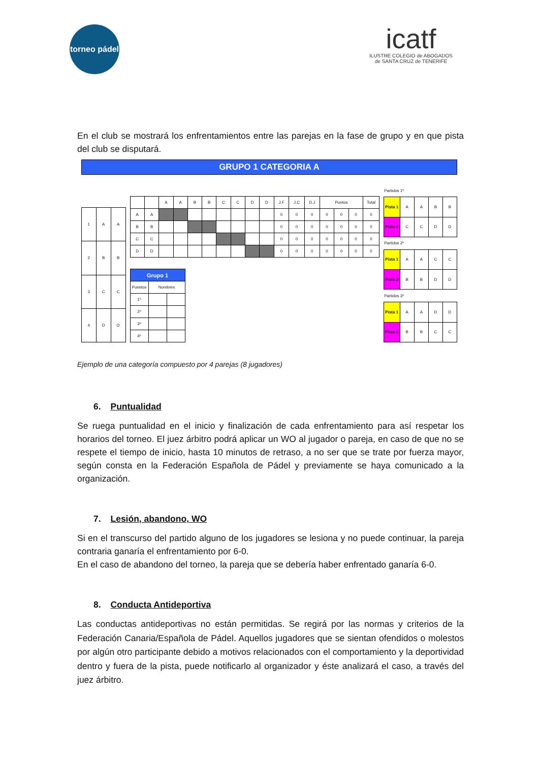torneo pádel
icatf
ILUSTRE COLEGIO de ABOGADOS
de SANTA CRUZ de TENERIFE
En el club se mostrará los enfrentamientos entre las parejas en la fase de grupo y en que pista del club se disputará.
GRUPO 1 CATEGORIA A
| 1 | A | A |
| 2 | B | B |
| 3 | C | C |
| 4 | D | D |
| | | A | A | B | B | C | C | D | D | J.F | J.C | D.J | Puntos | | | Total |
| A | A | | | | | | | | | 0 | 0 | 0 | 0 | 0 | 0 | 0 |
| B | B | | | | | | | | | 0 | 0 | 0 | 0 | 0 | 0 | 0 |
| C | C | | | | | | | | | 0 | 0 | 0 | 0 | 0 | 0 | 0 |
| D | D | | | | | | | | | 0 | 0 | 0 | 0 | 0 | 0 | 0 |
| Grupo 1 | | |
| Puestos | Nombres | |
| 1º | | |
| 2º | | |
| 3º | | |
| 4º | | |
| Partidos 1º | | | | |
| Pista 1 | A | A | B | B |
| Pista 2 | C | C | D | D |
| Partidos 2º | | | | |
| Pista 1 | A | A | C | C |
| Pista 2 | B | B | D | D |
| Partidos 3º | | | | |
| Pista 1 | A | A | D | D |
| Pista 2 | B | B | C | C |
Ejemplo de una categoría compuesto por 4 parejas (8 jugadores)
6. Puntualidad
Se ruega puntualidad en el inicio y finalización de cada enfrentamiento para así respetar los horarios del torneo. El juez árbitro podrá aplicar un WO al jugador o pareja, en caso de que no se respete el tiempo de inicio, hasta 10 minutos de retraso, a no ser que se trate por fuerza mayor, según consta en la Federación Española de Pádel y previamente se haya comunicado a la organización.
7. Lesión, abandono, WO
Si en el transcurso del partido alguno de los jugadores se lesiona y no puede continuar, la pareja contraria ganaría el enfrentamiento por 6-0.
En el caso de abandono del torneo, la pareja que se debería haber enfrentado ganaría 6-0.
8. Conducta Antideportiva
Las conductas antideportivas no están permitidas. Se regirá por las normas y criterios de la Federación Canaria/Española de Pádel. Aquellos jugadores que se sientan ofendidos o molestos por algún otro participante debido a motivos relacionados con el comportamiento y la deportividad dentro y fuera de la pista, puede notificarlo al organizador y éste analizará el caso, a través del juez árbitro.